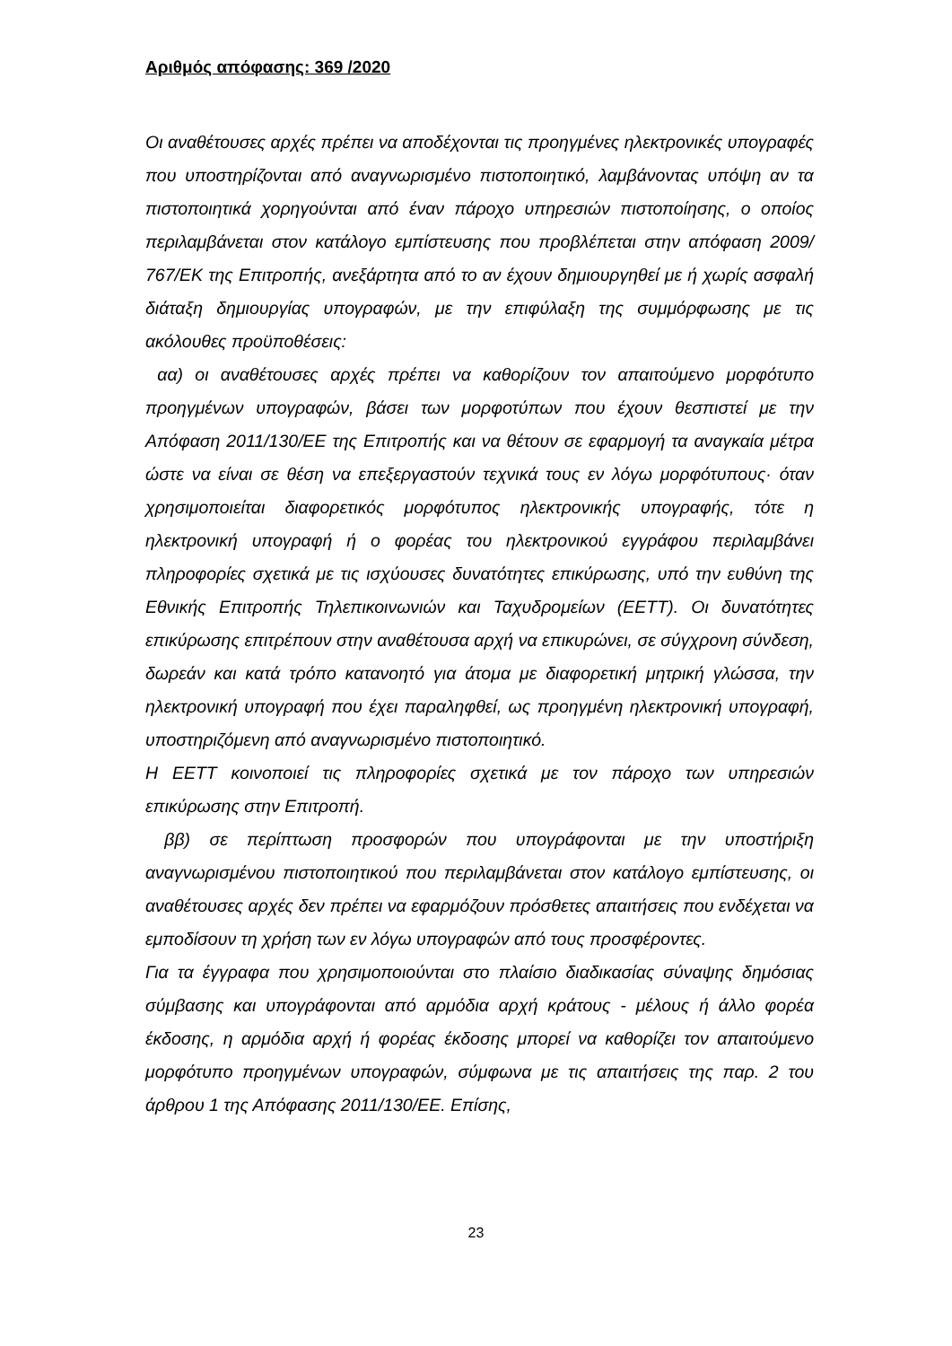Αριθμός απόφασης: 369 /2020
Οι αναθέτουσες αρχές πρέπει να αποδέχονται τις προηγμένες ηλεκτρονικές υπογραφές που υποστηρίζονται από αναγνωρισμένο πιστοποιητικό, λαμβάνοντας υπόψη αν τα πιστοποιητικά χορηγούνται από έναν πάροχο υπηρεσιών πιστοποίησης, ο οποίος περιλαμβάνεται στον κατάλογο εμπίστευσης που προβλέπεται στην απόφαση 2009/ 767/ΕΚ της Επιτροπής, ανεξάρτητα από το αν έχουν δημιουργηθεί με ή χωρίς ασφαλή διάταξη δημιουργίας υπογραφών, με την επιφύλαξη της συμμόρφωσης με τις ακόλουθες προϋποθέσεις:
αα) οι αναθέτουσες αρχές πρέπει να καθορίζουν τον απαιτούμενο μορφότυπο προηγμένων υπογραφών, βάσει των μορφοτύπων που έχουν θεσπιστεί με την Απόφαση 2011/130/ΕΕ της Επιτροπής και να θέτουν σε εφαρμογή τα αναγκαία μέτρα ώστε να είναι σε θέση να επεξεργαστούν τεχνικά τους εν λόγω μορφότυπους· όταν χρησιμοποιείται διαφορετικός μορφότυπος ηλεκτρονικής υπογραφής, τότε η ηλεκτρονική υπογραφή ή ο φορέας του ηλεκτρονικού εγγράφου περιλαμβάνει πληροφορίες σχετικά με τις ισχύουσες δυνατότητες επικύρωσης, υπό την ευθύνη της Εθνικής Επιτροπής Τηλεπικοινωνιών και Ταχυδρομείων (ΕΕΤΤ). Οι δυνατότητες επικύρωσης επιτρέπουν στην αναθέτουσα αρχή να επικυρώνει, σε σύγχρονη σύνδεση, δωρεάν και κατά τρόπο κατανοητό για άτομα με διαφορετική μητρική γλώσσα, την ηλεκτρονική υπογραφή που έχει παραληφθεί, ως προηγμένη ηλεκτρονική υπογραφή, υποστηριζόμενη από αναγνωρισμένο πιστοποιητικό.
Η ΕΕΤΤ κοινοποιεί τις πληροφορίες σχετικά με τον πάροχο των υπηρεσιών επικύρωσης στην Επιτροπή.
ββ) σε περίπτωση προσφορών που υπογράφονται με την υποστήριξη αναγνωρισμένου πιστοποιητικού που περιλαμβάνεται στον κατάλογο εμπίστευσης, οι αναθέτουσες αρχές δεν πρέπει να εφαρμόζουν πρόσθετες απαιτήσεις που ενδέχεται να εμποδίσουν τη χρήση των εν λόγω υπογραφών από τους προσφέροντες.
Για τα έγγραφα που χρησιμοποιούνται στο πλαίσιο διαδικασίας σύναψης δημόσιας σύμβασης και υπογράφονται από αρμόδια αρχή κράτους - μέλους ή άλλο φορέα έκδοσης, η αρμόδια αρχή ή φορέας έκδοσης μπορεί να καθορίζει τον απαιτούμενο μορφότυπο προηγμένων υπογραφών, σύμφωνα με τις απαιτήσεις της παρ. 2 του άρθρου 1 της Απόφασης 2011/130/ΕΕ. Επίσης,
23